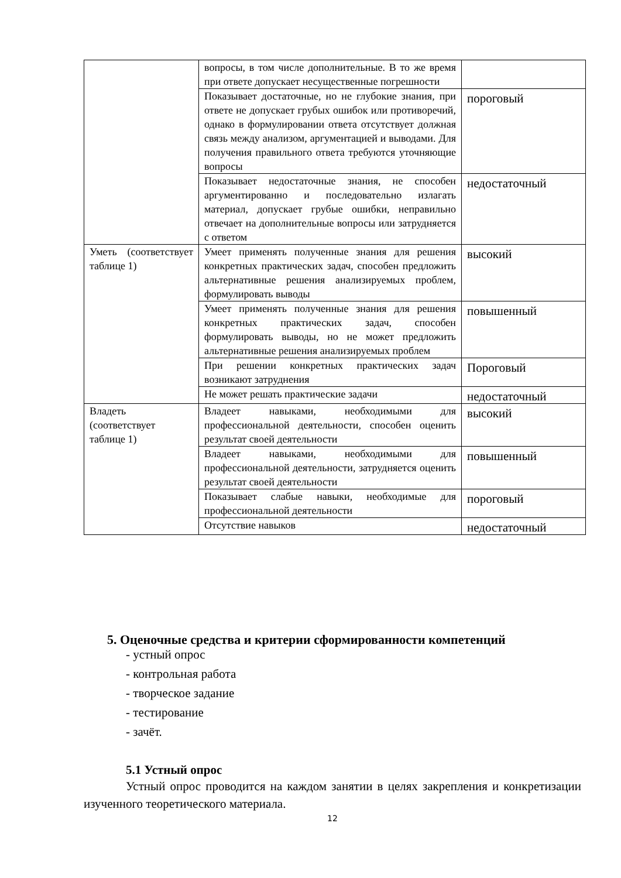| | вопросы, в том числе дополнительные. В то же время при ответе допускает несущественные погрешности | |
| | Показывает достаточные, но не глубокие знания, при ответе не допускает грубых ошибок или противоречий, однако в формулировании ответа отсутствует должная связь между анализом, аргументацией и выводами. Для получения правильного ответа требуются уточняющие вопросы | пороговый |
| | Показывает недостаточные знания, не способен аргументированно и последовательно излагать материал, допускает грубые ошибки, неправильно отвечает на дополнительные вопросы или затрудняется с ответом | недостаточный |
| Уметь (соответствует таблице 1) | Умеет применять полученные знания для решения конкретных практических задач, способен предложить альтернативные решения анализируемых проблем, формулировать выводы | высокий |
| | Умеет применять полученные знания для решения конкретных практических задач, способен формулировать выводы, но не может предложить альтернативные решения анализируемых проблем | повышенный |
| | При решении конкретных практических задач возникают затруднения | Пороговый |
| | Не может решать практические задачи | недостаточный |
| Владеть (соответствует таблице 1) | Владеет навыками, необходимыми для профессиональной деятельности, способен оценить результат своей деятельности | высокий |
| | Владеет навыками, необходимыми для профессиональной деятельности, затрудняется оценить результат своей деятельности | повышенный |
| | Показывает слабые навыки, необходимые для профессиональной деятельности | пороговый |
| | Отсутствие навыков | недостаточный |
5. Оценочные средства и критерии сформированности компетенций
- устный опрос
- контрольная работа
- творческое задание
- тестирование
- зачёт.
5.1 Устный опрос
Устный опрос проводится на каждом занятии в целях закрепления и конкретизации изученного теоретического материала.
12